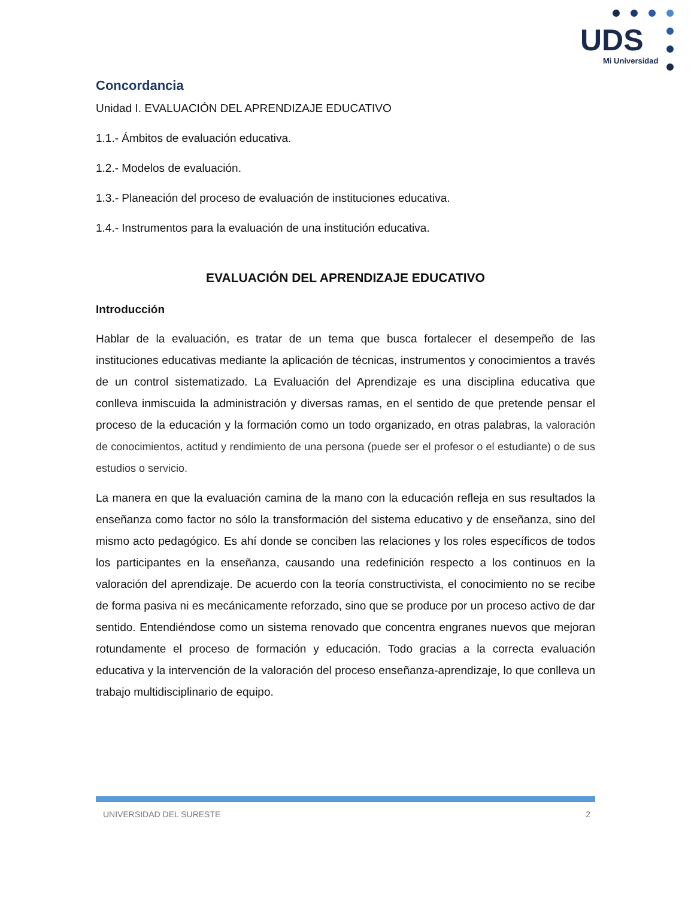UDS
Mi Universidad
Concordancia
Unidad I. EVALUACIÓN DEL APRENDIZAJE EDUCATIVO
1.1.- Ámbitos de evaluación educativa.
1.2.- Modelos de evaluación.
1.3.- Planeación del proceso de evaluación de instituciones educativa.
1.4.- Instrumentos para la evaluación de una institución educativa.
EVALUACIÓN DEL APRENDIZAJE EDUCATIVO
Introducción
Hablar de la evaluación, es tratar de un tema que busca fortalecer el desempeño de las instituciones educativas mediante la aplicación de técnicas, instrumentos y conocimientos a través de un control sistematizado. La Evaluación del Aprendizaje es una disciplina educativa que conlleva inmiscuida la administración y diversas ramas, en el sentido de que pretende pensar el proceso de la educación y la formación como un todo organizado, en otras palabras, la valoración de conocimientos, actitud y rendimiento de una persona (puede ser el profesor o el estudiante) o de sus estudios o servicio.
La manera en que la evaluación camina de la mano con la educación refleja en sus resultados la enseñanza como factor no sólo la transformación del sistema educativo y de enseñanza, sino del mismo acto pedagógico. Es ahí donde se conciben las relaciones y los roles específicos de todos los participantes en la enseñanza, causando una redefinición respecto a los continuos en la valoración del aprendizaje. De acuerdo con la teoría constructivista, el conocimiento no se recibe de forma pasiva ni es mecánicamente reforzado, sino que se produce por un proceso activo de dar sentido. Entendiéndose como un sistema renovado que concentra engranes nuevos que mejoran rotundamente el proceso de formación y educación. Todo gracias a la correcta evaluación educativa y la intervención de la valoración del proceso enseñanza-aprendizaje, lo que conlleva un trabajo multidisciplinario de equipo.
UNIVERSIDAD DEL SURESTE 2